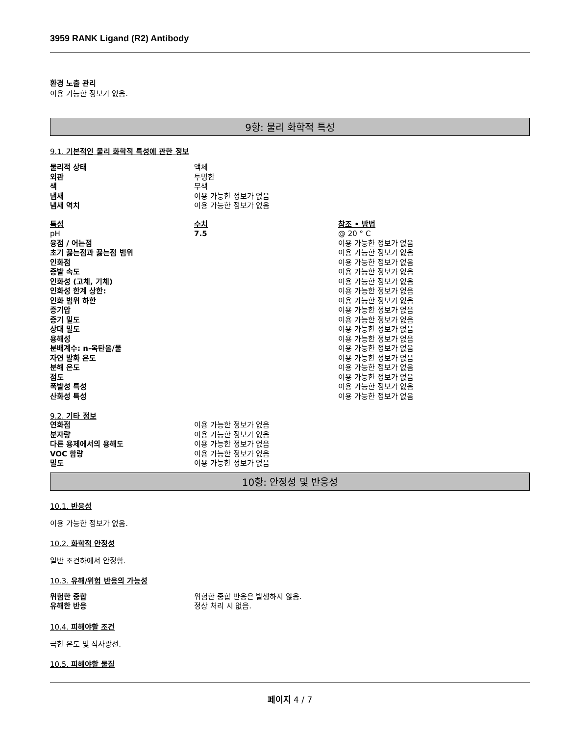3959 RANK Ligand (R2) Antibody
환경 노출 관리
이용 가능한 정보가 없음.
9항: 물리 화학적 특성
9.1. 기본적인 물리 화학적 특성에 관한 정보
| 물리적 상태 | 액체 |
| 외관 | 투명한 |
| 색 | 무색 |
| 냄새 | 이용 가능한 정보가 없음 |
| 냄새 역치 | 이용 가능한 정보가 없음 |
| 특성 | 수치 | 참조 • 방법 |
| pH | 7.5 | @ 20 ° C |
| 융점 / 어는점 | | 이용 가능한 정보가 없음 |
| 초기 끓는점과 끓는점 범위 | | 이용 가능한 정보가 없음 |
| 인화점 | | 이용 가능한 정보가 없음 |
| 증발 속도 | | 이용 가능한 정보가 없음 |
| 인화성 (고체, 기체) | | 이용 가능한 정보가 없음 |
| 인화성 한계 상한: | | 이용 가능한 정보가 없음 |
| 인화 범위 하한 | | 이용 가능한 정보가 없음 |
| 증기압 | | 이용 가능한 정보가 없음 |
| 증기 밀도 | | 이용 가능한 정보가 없음 |
| 상대 밀도 | | 이용 가능한 정보가 없음 |
| 용해성 | | 이용 가능한 정보가 없음 |
| 분배계수: n-옥탄올/물 | | 이용 가능한 정보가 없음 |
| 자연 발화 온도 | | 이용 가능한 정보가 없음 |
| 분해 온도 | | 이용 가능한 정보가 없음 |
| 점도 | | 이용 가능한 정보가 없음 |
| 폭발성 특성 | | 이용 가능한 정보가 없음 |
| 산화성 특성 | | 이용 가능한 정보가 없음 |
9.2. 기타 정보
| 연화점 | 이용 가능한 정보가 없음 |
| 분자량 | 이용 가능한 정보가 없음 |
| 다른 용제에서의 용해도 | 이용 가능한 정보가 없음 |
| VOC 함량 | 이용 가능한 정보가 없음 |
| 밀도 | 이용 가능한 정보가 없음 |
10항: 안정성 및 반응성
10.1. 반응성
이용 가능한 정보가 없음.
10.2. 화학적 안정성
일반 조건하에서 안정함.
10.3. 유해/위험 반응의 가능성
| 위험한 중합 | 위험한 중합 반응은 발생하지 않음. |
| 유해한 반응 | 정상 처리 시 없음. |
10.4. 피해야할 조건
극한 온도 및 직사광선.
10.5. 피해야할 물질
페이지 4 / 7